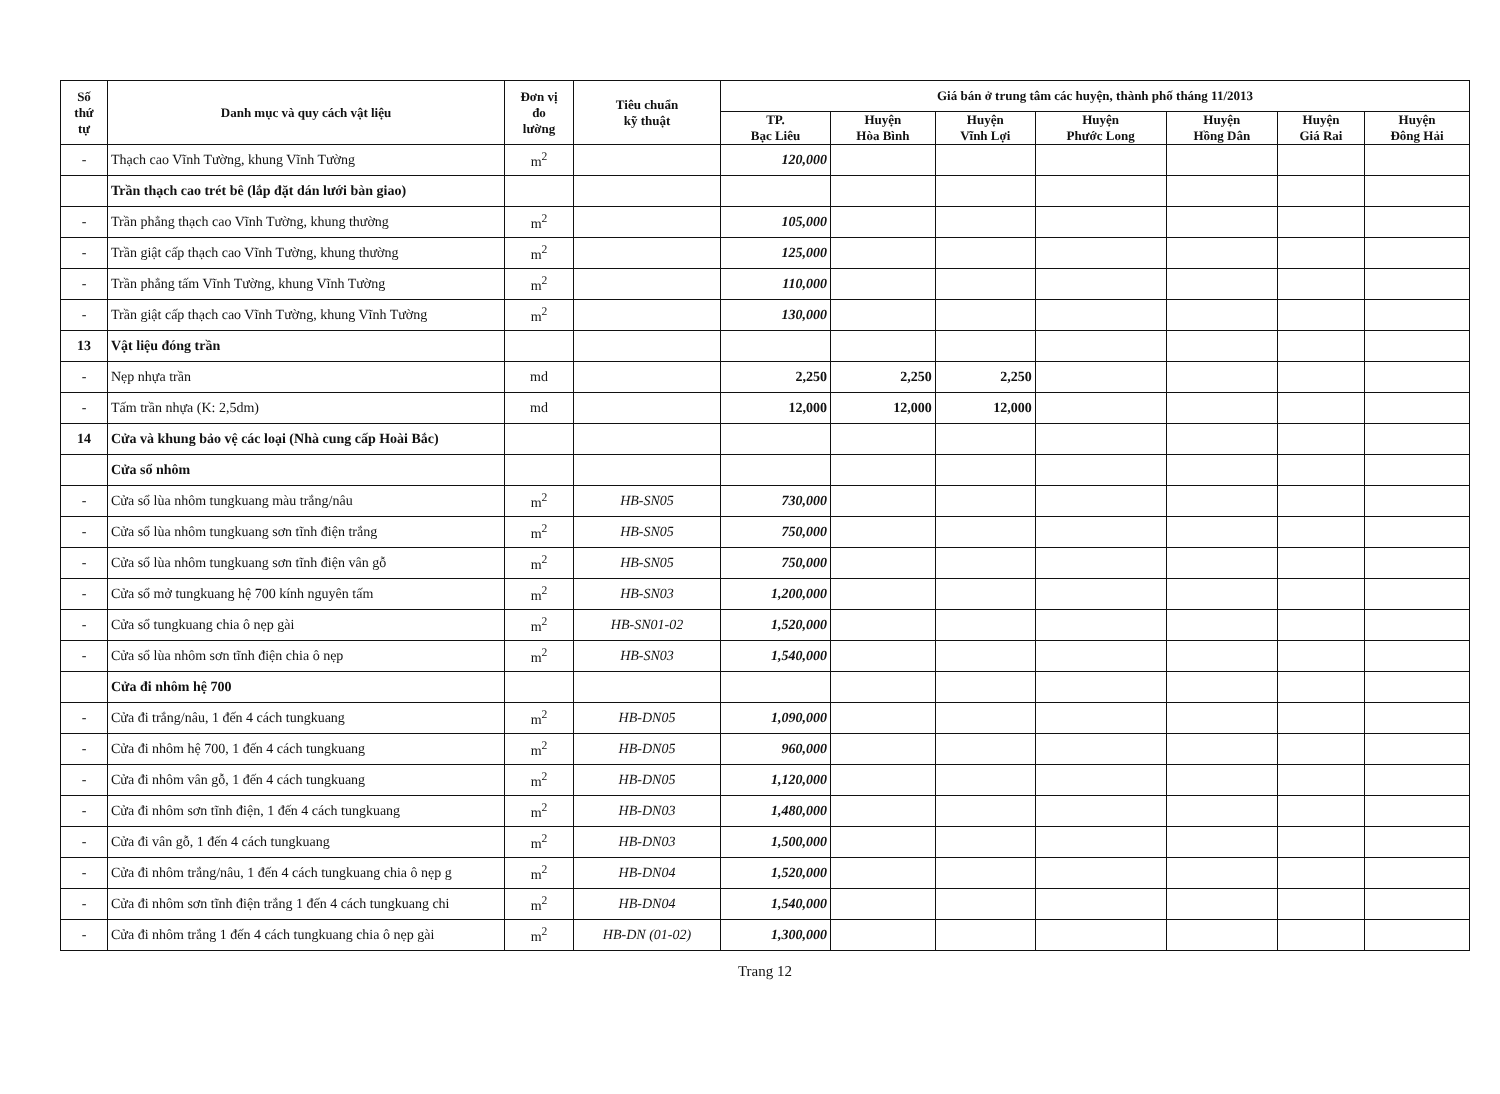| Số thứ tự | Danh mục và quy cách vật liệu | Đơn vị đo lường | Tiêu chuẩn kỹ thuật | Giá bán ở trung tâm các huyện, thành phố tháng 11/2013 | | | | | | |
| --- | --- | --- | --- | --- | --- | --- | --- | --- | --- | --- |
| | | | | TP. Bạc Liêu | Huyện Hòa Bình | Huyện Vĩnh Lợi | Huyện Phước Long | Huyện Hồng Dân | Huyện Giá Rai | Huyện Đông Hải |
| - | Thạch cao Vĩnh Tường, khung Vĩnh Tường | m<sup>2</sup> | | 120,000 | | | | | | |
| | Trần thạch cao trét bê (lắp đặt dán lưới bàn giao) | | | | | | | | | |
| - | Trần phẳng thạch cao Vĩnh Tường, khung thường | m<sup>2</sup> | | 105,000 | | | | | | |
| - | Trần giật cấp thạch cao Vĩnh Tường, khung thường | m<sup>2</sup> | | 125,000 | | | | | | |
| - | Trần phẳng tấm Vĩnh Tường, khung Vĩnh Tường | m<sup>2</sup> | | 110,000 | | | | | | |
| - | Trần giật cấp thạch cao Vĩnh Tường, khung Vĩnh Tường | m<sup>2</sup> | | 130,000 | | | | | | |
| 13 | Vật liệu đóng trần | | | | | | | | | |
| - | Nẹp nhựa trần | md | | 2,250 | 2,250 | 2,250 | | | | |
| - | Tấm trần nhựa (K: 2,5dm) | md | | 12,000 | 12,000 | 12,000 | | | | |
| 14 | Cửa và khung bảo vệ các loại (Nhà cung cấp Hoài Bắc) | | | | | | | | | |
| | Cửa sổ nhôm | | | | | | | | | |
| - | Cửa sổ lùa nhôm tungkuang màu trắng/nâu | m<sup>2</sup> | HB-SN05 | 730,000 | | | | | | |
| - | Cửa sổ lùa nhôm tungkuang sơn tĩnh điện trắng | m<sup>2</sup> | HB-SN05 | 750,000 | | | | | | |
| - | Cửa sổ lùa nhôm tungkuang sơn tĩnh điện vân gỗ | m<sup>2</sup> | HB-SN05 | 750,000 | | | | | | |
| - | Cửa sổ mở tungkuang hệ 700 kính nguyên tấm | m<sup>2</sup> | HB-SN03 | 1,200,000 | | | | | | |
| - | Cửa sổ tungkuang chia ô nẹp gài | m<sup>2</sup> | HB-SN01-02 | 1,520,000 | | | | | | |
| - | Cửa sổ lùa nhôm sơn tĩnh điện chia ô nẹp | m<sup>2</sup> | HB-SN03 | 1,540,000 | | | | | | |
| | Cửa đi nhôm hệ 700 | | | | | | | | | |
| - | Cửa đi trắng/nâu, 1 đến 4 cách tungkuang | m<sup>2</sup> | HB-DN05 | 1,090,000 | | | | | | |
| - | Cửa đi nhôm hệ 700, 1 đến 4 cách tungkuang | m<sup>2</sup> | HB-DN05 | 960,000 | | | | | | |
| - | Cửa đi nhôm vân gỗ, 1 đến 4 cách tungkuang | m<sup>2</sup> | HB-DN05 | 1,120,000 | | | | | | |
| - | Cửa đi nhôm sơn tĩnh điện, 1 đến 4 cách tungkuang | m<sup>2</sup> | HB-DN03 | 1,480,000 | | | | | | |
| - | Cửa đi vân gỗ, 1 đến 4 cách tungkuang | m<sup>2</sup> | HB-DN03 | 1,500,000 | | | | | | |
| - | Cửa đi nhôm trắng/nâu, 1 đến 4 cách tungkuang chia ô nẹp g | m<sup>2</sup> | HB-DN04 | 1,520,000 | | | | | | |
| - | Cửa đi nhôm sơn tĩnh điện trắng 1 đến 4 cách tungkuang chi | m<sup>2</sup> | HB-DN04 | 1,540,000 | | | | | | |
| - | Cửa đi nhôm trắng 1 đến 4 cách tungkuang chia ô nẹp gài | m<sup>2</sup> | HB-DN (01-02) | 1,300,000 | | | | | | |
Trang 12